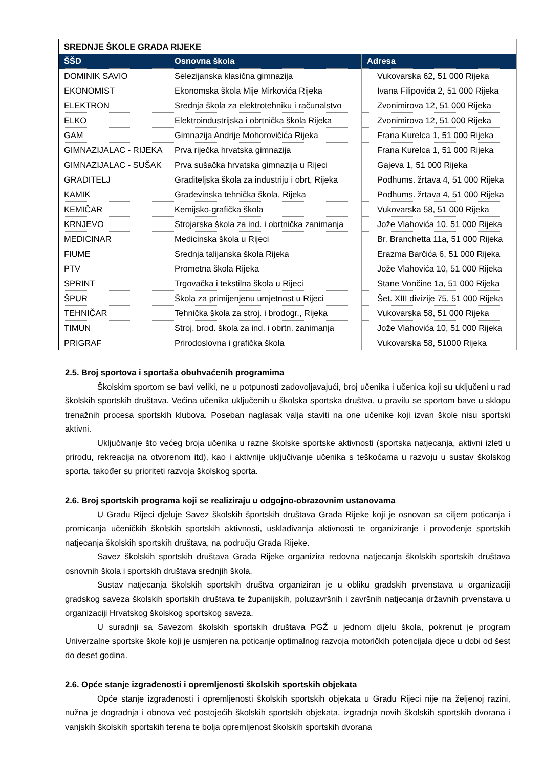| SREDNJE ŠKOLE GRADA RIJEKE | | |
| --- | --- | --- |
| ŠŠD | Osnovna škola | Adresa |
| DOMINIK SAVIO | Selezijanska klasična gimnazija | Vukovarska 62, 51 000 Rijeka |
| EKONOMIST | Ekonomska škola Mije Mirkovića Rijeka | Ivana Filipovića 2, 51 000 Rijeka |
| ELEKTRON | Srednja škola za elektrotehniku i računalstvo | Zvonimirova 12, 51 000 Rijeka |
| ELKO | Elektroindustrijska i obrtnička škola Rijeka | Zvonimirova 12, 51 000 Rijeka |
| GAM | Gimnazija Andrije Mohorovičića Rijeka | Frana Kurelca 1, 51 000 Rijeka |
| GIMNAZIJALAC - RIJEKA | Prva riječka hrvatska gimnazija | Frana Kurelca 1, 51 000 Rijeka |
| GIMNAZIJALAC - SUŠAK | Prva sušačka hrvatska gimnazija u Rijeci | Gajeva 1, 51 000 Rijeka |
| GRADITELJ | Graditeljska škola za industriju i obrt, Rijeka | Podhums. žrtava 4, 51 000 Rijeka |
| KAMIK | Građevinska tehnička škola, Rijeka | Podhums. žrtava 4, 51 000 Rijeka |
| KEMIČAR | Kemijsko-grafička škola | Vukovarska 58, 51 000 Rijeka |
| KRNJEVO | Strojarska škola za ind. i obrtnička zanimanja | Jože Vlahovića 10, 51 000 Rijeka |
| MEDICINAR | Medicinska škola u Rijeci | Br. Branchetta 11a, 51 000 Rijeka |
| FIUME | Srednja talijanska škola Rijeka | Erazma Barčića 6, 51 000 Rijeka |
| PTV | Prometna škola Rijeka | Jože Vlahovića 10, 51 000 Rijeka |
| SPRINT | Trgovačka i tekstilna škola u Rijeci | Stane Vončine 1a, 51 000 Rijeka |
| ŠPUR | Škola za primijenjenu umjetnost u Rijeci | Šet. XIII divizije 75, 51 000 Rijeka |
| TEHNIČAR | Tehnička škola za stroj. i brodogr., Rijeka | Vukovarska 58, 51 000 Rijeka |
| TIMUN | Stroj. brod. škola za ind. i obrtn. zanimanja | Jože Vlahovića 10, 51 000 Rijeka |
| PRIGRAF | Prirodoslovna i grafička škola | Vukovarska 58, 51000 Rijeka |
2.5. Broj sportova i sportaša obuhvaćenih programima
Školskim sportom se bavi veliki, ne u potpunosti zadovoljavajući, broj učenika i učenica koji su uključeni u rad školskih sportskih društava. Većina učenika uključenih u školska sportska društva, u pravilu se sportom bave u sklopu trenažnih procesa sportskih klubova. Poseban naglasak valja staviti na one učenike koji izvan škole nisu sportski aktivni.
Uključivanje što većeg broja učenika u razne školske sportske aktivnosti (sportska natjecanja, aktivni izleti u prirodu, rekreacija na otvorenom itd), kao i aktivnije uključivanje učenika s teškoćama u razvoju u sustav školskog sporta, također su prioriteti razvoja školskog sporta.
2.6. Broj sportskih programa koji se realiziraju u odgojno-obrazovnim ustanovama
U Gradu Rijeci djeluje Savez školskih športskih društava Grada Rijeke koji je osnovan sa ciljem poticanja i promicanja učeničkih školskih sportskih aktivnosti, usklađivanja aktivnosti te organiziranje i provođenje sportskih natjecanja školskih sportskih društava, na području Grada Rijeke.
Savez školskih sportskih društava Grada Rijeke organizira redovna natjecanja školskih sportskih društava osnovnih škola i sportskih društava srednjih škola.
Sustav natjecanja školskih sportskih društva organiziran je u obliku gradskih prvenstava u organizaciji gradskog saveza školskih sportskih društava te županijskih, poluzavršnih i završnih natjecanja državnih prvenstava u organizaciji Hrvatskog školskog sportskog saveza.
U suradnji sa Savezom školskih sportskih društava PGŽ u jednom dijelu škola, pokrenut je program Univerzalne sportske škole koji je usmjeren na poticanje optimalnog razvoja motoričkih potencijala djece u dobi od šest do deset godina.
2.6. Opće stanje izgrađenosti i opremljenosti školskih sportskih objekata
Opće stanje izgrađenosti i opremljenosti školskih sportskih objekata u Gradu Rijeci nije na željenoj razini, nužna je dogradnja i obnova već postojećih školskih sportskih objekata, izgradnja novih školskih sportskih dvorana i vanjskih školskih sportskih terena te bolja opremljenost školskih sportskih dvorana